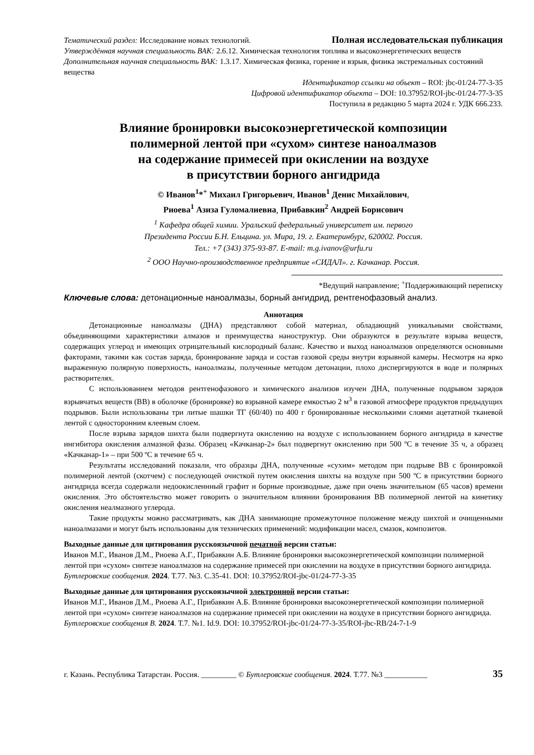Тематический раздел: Исследование новых технологий. Полная исследовательская публикация
Утверждённая научная специальность ВАК: 2.6.12. Химическая технология топлива и высокоэнергетических веществ
Дополнительная научная специальность ВАК: 1.3.17. Химическая физика, горение и взрыв, физика экстремальных состояний вещества
Идентификатор ссылки на объект – ROI: jbc-01/24-77-3-35
Цифровой идентификатор объекта – DOI: 10.37952/ROI-jbc-01/24-77-3-35
Поступила в редакцию 5 марта 2024 г. УДК 666.233.
Влияние бронировки высокоэнергетической композиции
полимерной лентой при «сухом» синтезе наноалмазов
на содержание примесей при окислении на воздухе
в присутствии борного ангидрида
© Иванов<sup>1</sup>*<sup>+</sup> Михаил Григорьевич, Иванов<sup>1</sup> Денис Михайлович,
Риоева<sup>1</sup> Азиза Гуломалиевна, Прибавкин<sup>2</sup> Андрей Борисович
<sup>1</sup> Кафедра общей химии. Уральский федеральный университет им. первого
Президента России Б.Н. Ельцина. ул. Мира, 19. г. Екатеринбург, 620002. Россия.
Тел.: +7 (343) 375-93-87. E-mail: m.g.ivanov@urfu.ru
<sup>2</sup> ООО Научно-производственное предприятие «СИДАЛ». г. Качканар. Россия.
*Ведущий направление; <sup>+</sup>Поддерживающий переписку
Ключевые слова: детонационные наноалмазы, борный ангидрид, рентгенофазовый анализ.
Аннотация
Детонационные наноалмазы (ДНА) представляют собой материал, обладающий уникальными свойствами, объединяющими характеристики алмазов и преимущества наноструктур. Они образуются в результате взрыва веществ, содержащих углерод и имеющих отрицательный кислородный баланс. Качество и выход наноалмазов определяются основными факторами, такими как состав заряда, бронирование заряда и состав газовой среды внутри взрывной камеры. Несмотря на ярко выраженную полярную поверхность, наноалмазы, полученные методом детонации, плохо диспергируются в воде и полярных растворителях.
С использованием методов рентгенофазового и химического анализов изучен ДНА, полученные подрывом зарядов взрывчатых веществ (ВВ) в оболочке (бронировке) во взрывной камере емкостью 2 м<sup>3</sup> в газовой атмосфере продуктов предыдущих подрывов. Были использованы три литые шашки ТГ (60/40) по 400 г бронированные несколькими слоями ацетатной тканевой лентой с односторонним клеевым слоем.
После взрыва зарядов шихта были подвергнута окислению на воздухе с использованием борного ангидрида в качестве ингибитора окисления алмазной фазы. Образец «Качканар-2» был подвергнут окислению при 500 ºС в течение 35 ч, а образец «Качканар-1» – при 500 ºС в течение 65 ч.
Результаты исследований показали, что образцы ДНА, полученные «сухим» методом при подрыве ВВ с бронировкой полимерной лентой (скотчем) с последующей очисткой путем окисления шихты на воздухе при 500 ºС в присутствии борного ангидрида всегда содержали недоокисленнный графит и борные производные, даже при очень значительном (65 часов) времени окисления. Это обстоятельство может говорить о значительном влиянии бронирования ВВ полимерной лентой на кинетику окисления неалмазного углерода.
Такие продукты можно рассматривать, как ДНА занимающие промежуточное положение между шихтой и очищенными наноалмазами и могут быть использованы для технических применений: модификации масел, смазок, композитов.
Выходные данные для цитирования русскоязычной печатной версии статьи:
Иванов М.Г., Иванов Д.М., Риоева А.Г., Прибавкин А.Б. Влияние бронировки высокоэнергетической композиции полимерной лентой при «сухом» синтезе наноалмазов на содержание примесей при окислении на воздухе в присутствии борного ангидрида. Бутлеровские сообщения. 2024. Т.77. №3. С.35-41. DOI: 10.37952/ROI-jbc-01/24-77-3-35
Выходные данные для цитирования русскоязычной электронной версии статьи:
Иванов М.Г., Иванов Д.М., Риоева А.Г., Прибавкин А.Б. Влияние бронировки высокоэнергетической композиции полимерной лентой при «сухом» синтезе наноалмазов на содержание примесей при окислении на воздухе в присутствии борного ангидрида. Бутлеровские сообщения B. 2024. Т.7. №1. Id.9. DOI: 10.37952/ROI-jbc-01/24-77-3-35/ROI-jbc-RB/24-7-1-9
г. Казань. Республика Татарстан. Россия. _________ © Бутлеровские сообщения. 2024. Т.77. №3 ___________ 35